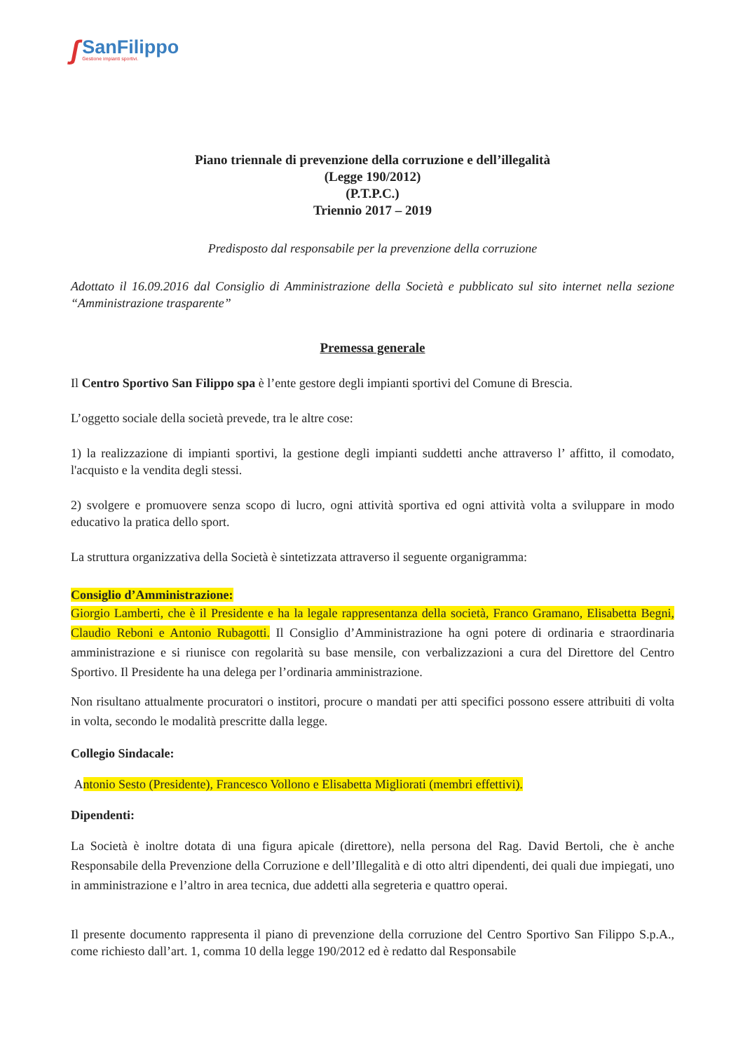ʃ
SanFilippo
Gestione impianti sportivi.
Piano triennale di prevenzione della corruzione e dell’illegalità
(Legge 190/2012)
(P.T.P.C.)
Triennio 2017 – 2019
Predisposto dal responsabile per la prevenzione della corruzione
Adottato il 16.09.2016 dal Consiglio di Amministrazione della Società e pubblicato sul sito internet nella sezione “Amministrazione trasparente”
Premessa generale
Il Centro Sportivo San Filippo spa è l’ente gestore degli impianti sportivi del Comune di Brescia.
L’oggetto sociale della società prevede, tra le altre cose:
1) la realizzazione di impianti sportivi, la gestione degli impianti suddetti anche attraverso l’ affitto, il comodato, l'acquisto e la vendita degli stessi.
2) svolgere e promuovere senza scopo di lucro, ogni attività sportiva ed ogni attività volta a sviluppare in modo educativo la pratica dello sport.
La struttura organizzativa della Società è sintetizzata attraverso il seguente organigramma:
Consiglio d’Amministrazione:
Giorgio Lamberti, che è il Presidente e ha la legale rappresentanza della società, Franco Gramano, Elisabetta Begni, Claudio Reboni e Antonio Rubagotti. Il Consiglio d’Amministrazione ha ogni potere di ordinaria e straordinaria amministrazione e si riunisce con regolarità su base mensile, con verbalizzazioni a cura del Direttore del Centro Sportivo. Il Presidente ha una delega per l’ordinaria amministrazione.
Non risultano attualmente procuratori o institori, procure o mandati per atti specifici possono essere attribuiti di volta in volta, secondo le modalità prescritte dalla legge.
Collegio Sindacale:
Antonio Sesto (Presidente), Francesco Vollono e Elisabetta Migliorati (membri effettivi).
Dipendenti:
La Società è inoltre dotata di una figura apicale (direttore), nella persona del Rag. David Bertoli, che è anche Responsabile della Prevenzione della Corruzione e dell’Illegalità e di otto altri dipendenti, dei quali due impiegati, uno in amministrazione e l’altro in area tecnica, due addetti alla segreteria e quattro operai.
Il presente documento rappresenta il piano di prevenzione della corruzione del Centro Sportivo San Filippo S.p.A., come richiesto dall’art. 1, comma 10 della legge 190/2012 ed è redatto dal Responsabile